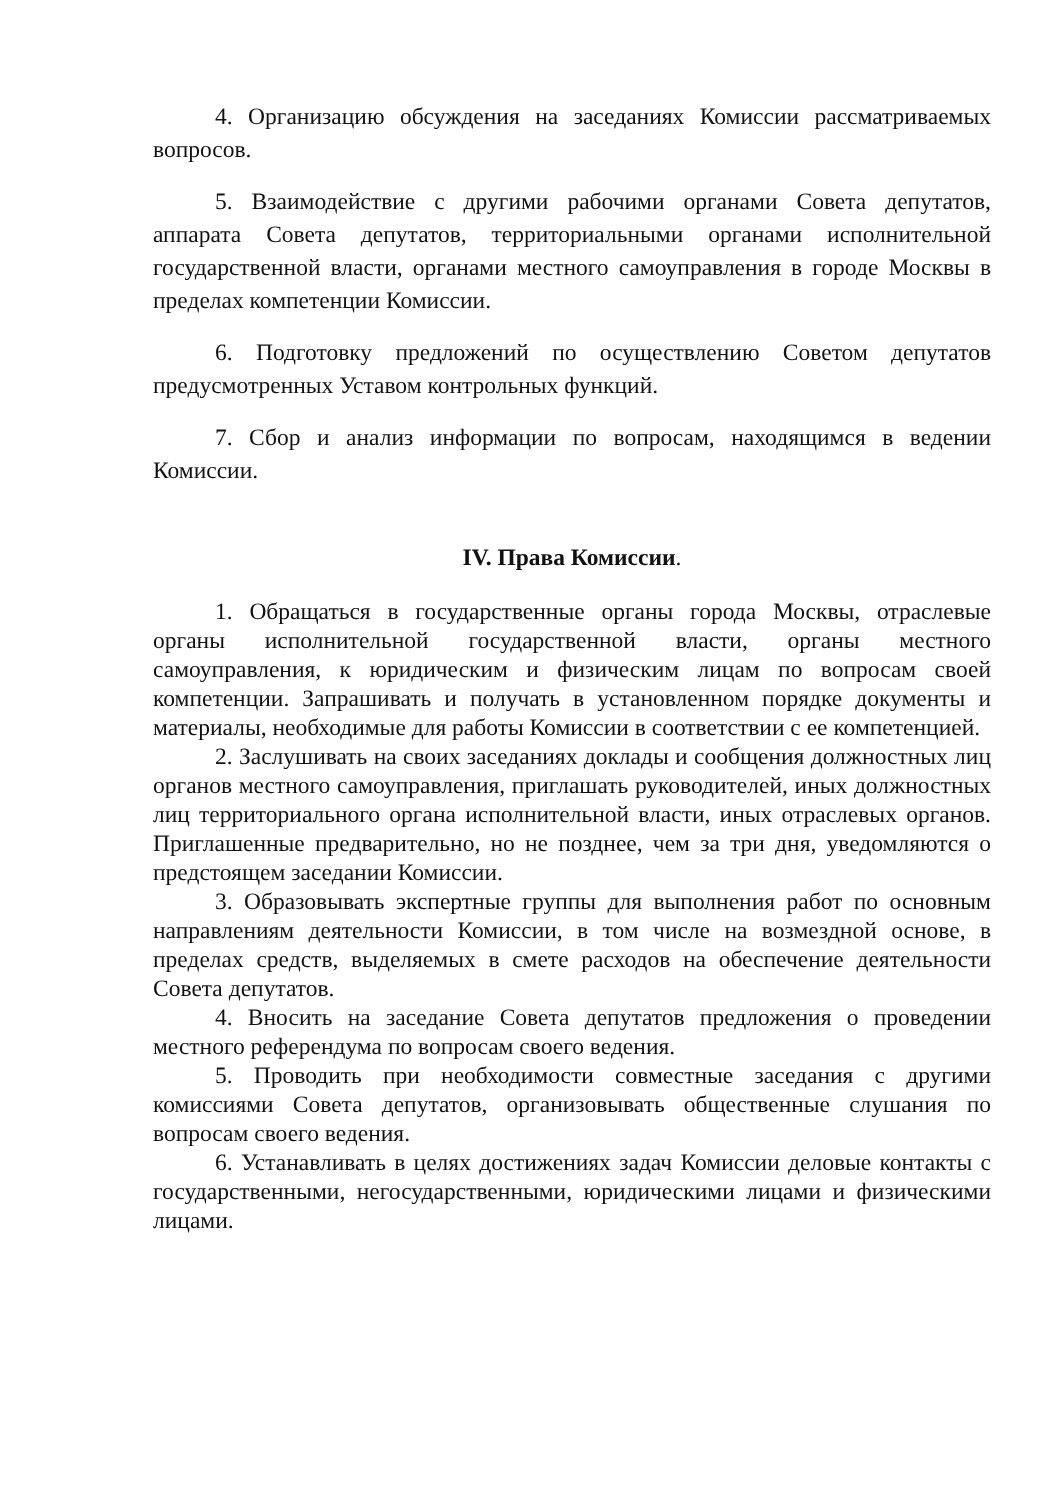4. Организацию обсуждения на заседаниях Комиссии рассматриваемых вопросов.
5. Взаимодействие с другими рабочими органами Совета депутатов, аппарата Совета депутатов, территориальными органами исполнительной государственной власти, органами местного самоуправления в городе Москвы в пределах компетенции Комиссии.
6. Подготовку предложений по осуществлению Советом депутатов предусмотренных Уставом контрольных функций.
7. Сбор и анализ информации по вопросам, находящимся в ведении Комиссии.
IV. Права Комиссии.
1. Обращаться в государственные органы города Москвы, отраслевые органы исполнительной государственной власти, органы местного самоуправления, к юридическим и физическим лицам по вопросам своей компетенции. Запрашивать и получать в установленном порядке документы и материалы, необходимые для работы Комиссии в соответствии с ее компетенцией.
2. Заслушивать на своих заседаниях доклады и сообщения должностных лиц органов местного самоуправления, приглашать руководителей, иных должностных лиц территориального органа исполнительной власти, иных отраслевых органов. Приглашенные предварительно, но не позднее, чем за три дня, уведомляются о предстоящем заседании Комиссии.
3. Образовывать экспертные группы для выполнения работ по основным направлениям деятельности Комиссии, в том числе на возмездной основе, в пределах средств, выделяемых в смете расходов на обеспечение деятельности Совета депутатов.
4. Вносить на заседание Совета депутатов предложения о проведении местного референдума по вопросам своего ведения.
5. Проводить при необходимости совместные заседания с другими комиссиями Совета депутатов, организовывать общественные слушания по вопросам своего ведения.
6. Устанавливать в целях достижениях задач Комиссии деловые контакты с государственными, негосударственными, юридическими лицами и физическими лицами.